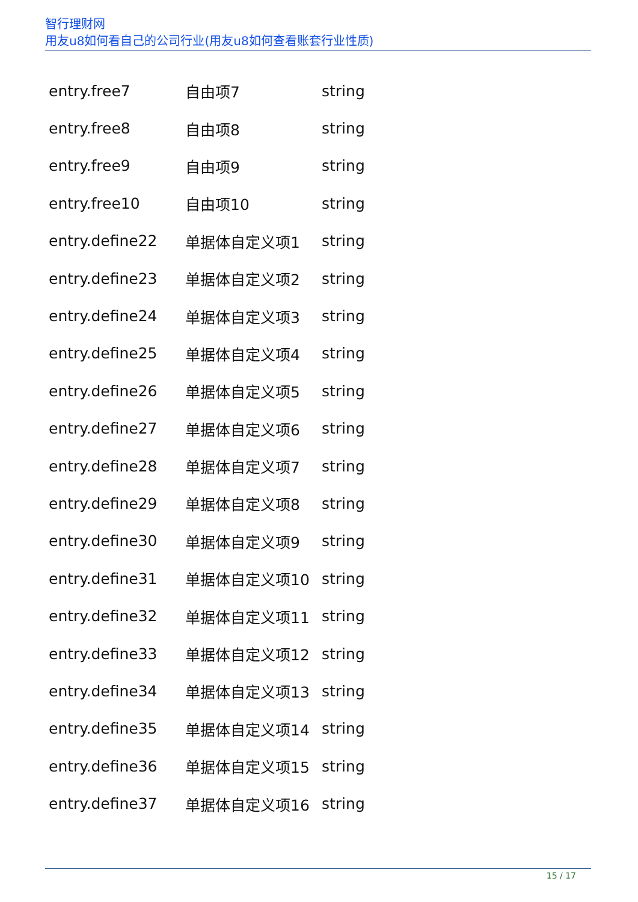智行理财网
用友u8如何看自己的公司行业(用友u8如何查看账套行业性质)
| entry.free7 | 自由项7 | string |
| entry.free8 | 自由项8 | string |
| entry.free9 | 自由项9 | string |
| entry.free10 | 自由项10 | string |
| entry.define22 | 单据体自定义项1 | string |
| entry.define23 | 单据体自定义项2 | string |
| entry.define24 | 单据体自定义项3 | string |
| entry.define25 | 单据体自定义项4 | string |
| entry.define26 | 单据体自定义项5 | string |
| entry.define27 | 单据体自定义项6 | string |
| entry.define28 | 单据体自定义项7 | string |
| entry.define29 | 单据体自定义项8 | string |
| entry.define30 | 单据体自定义项9 | string |
| entry.define31 | 单据体自定义项10 | string |
| entry.define32 | 单据体自定义项11 | string |
| entry.define33 | 单据体自定义项12 | string |
| entry.define34 | 单据体自定义项13 | string |
| entry.define35 | 单据体自定义项14 | string |
| entry.define36 | 单据体自定义项15 | string |
| entry.define37 | 单据体自定义项16 | string |
15 / 17